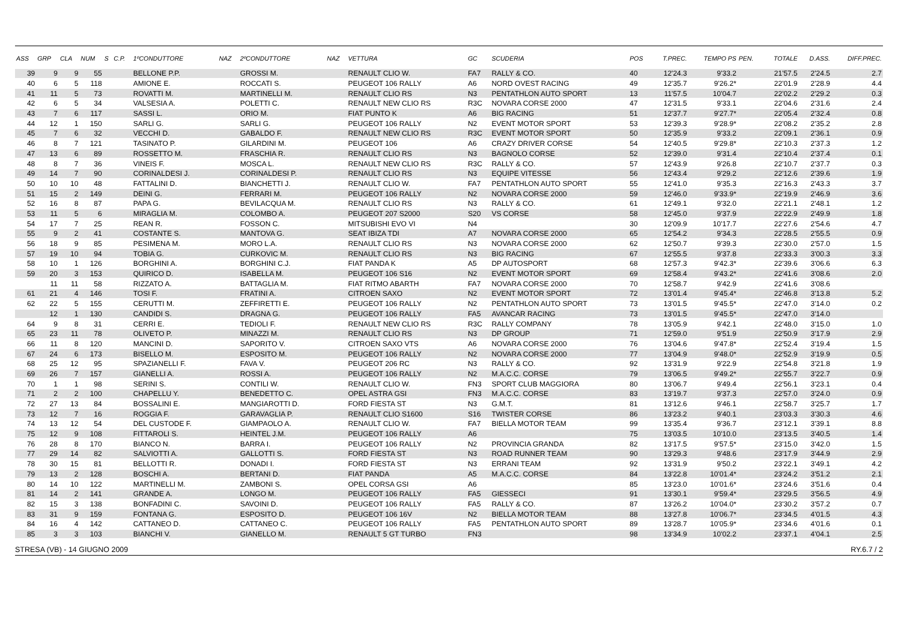| ASS | GRP | CLA | NUM | S | C.P. | 1ºCONDUTTORE | NAZ | 2ºCONDUTTORE | NAZ | VETTURA | GC | SCUDERIA | POS | T.PREC. | TEMPO PS | PEN. | TOTALE | D.ASS. | DIFF.PREC. |
| --- | --- | --- | --- | --- | --- | --- | --- | --- | --- | --- | --- | --- | --- | --- | --- | --- | --- | --- | --- |
| 39 | 9 | 9 | 55 | | | BELLONE P.P. | | GROSSI M. | | RENAULT CLIO W. | FA7 | RALLY & CO. | 40 | 12'24.3 | 9'33.2 | | 21'57.5 | 2'24.5 | 2.7 |
| 40 | 6 | 5 | 118 | | | AMIONE E. | | ROCCATI S. | | PEUGEOT 106 RALLY | A6 | NORD OVEST RACING | 49 | 12'35.7 | 9'26.2* | | 22'01.9 | 2'28.9 | 4.4 |
| 41 | 11 | 5 | 73 | | | ROVATTI M. | | MARTINELLI M. | | RENAULT CLIO RS | N3 | PENTATHLON AUTO SPORT | 13 | 11'57.5 | 10'04.7 | | 22'02.2 | 2'29.2 | 0.3 |
| 42 | 6 | 5 | 34 | | | VALSESIA A. | | POLETTI C. | | RENAULT NEW CLIO RS | R3C | NOVARA CORSE 2000 | 47 | 12'31.5 | 9'33.1 | | 22'04.6 | 2'31.6 | 2.4 |
| 43 | 7 | 6 | 117 | | | SASSI L. | | ORIO M. | | FIAT PUNTO K | A6 | BIG RACING | 51 | 12'37.7 | 9'27.7* | | 22'05.4 | 2'32.4 | 0.8 |
| 44 | 12 | 1 | 150 | | | SARLI G. | | SARLI G. | | PEUGEOT 106 RALLY | N2 | EVENT MOTOR SPORT | 53 | 12'39.3 | 9'28.9* | | 22'08.2 | 2'35.2 | 2.8 |
| 45 | 7 | 6 | 32 | | | VECCHI D. | | GABALDO F. | | RENAULT NEW CLIO RS | R3C | EVENT MOTOR SPORT | 50 | 12'35.9 | 9'33.2 | | 22'09.1 | 2'36.1 | 0.9 |
| 46 | 8 | 7 | 121 | | | TASINATO P. | | GILARDINI M. | | PEUGEOT 106 | A6 | CRAZY DRIVER CORSE | 54 | 12'40.5 | 9'29.8* | | 22'10.3 | 2'37.3 | 1.2 |
| 47 | 13 | 6 | 89 | | | ROSSETTO M. | | FRASCHIA R. | | RENAULT CLIO RS | N3 | BAGNOLO CORSE | 52 | 12'39.0 | 9'31.4 | | 22'10.4 | 2'37.4 | 0.1 |
| 48 | 8 | 7 | 36 | | | VINEIS F. | | MOSCA L. | | RENAULT NEW CLIO RS | R3C | RALLY & CO. | 57 | 12'43.9 | 9'26.8 | | 22'10.7 | 2'37.7 | 0.3 |
| 49 | 14 | 7 | 90 | | | CORINALDESI J. | | CORINALDESI P. | | RENAULT CLIO RS | N3 | EQUIPE VITESSE | 56 | 12'43.4 | 9'29.2 | | 22'12.6 | 2'39.6 | 1.9 |
| 50 | 10 | 10 | 48 | | | FATTALINI D. | | BIANCHETTI J. | | RENAULT CLIO W. | FA7 | PENTATHLON AUTO SPORT | 55 | 12'41.0 | 9'35.3 | | 22'16.3 | 2'43.3 | 3.7 |
| 51 | 15 | 2 | 149 | | | DEINI G. | | FERRARI M. | | PEUGEOT 106 RALLY | N2 | NOVARA CORSE 2000 | 59 | 12'46.0 | 9'33.9* | | 22'19.9 | 2'46.9 | 3.6 |
| 52 | 16 | 8 | 87 | | | PAPA G. | | BEVILACQUA M. | | RENAULT CLIO RS | N3 | RALLY & CO. | 61 | 12'49.1 | 9'32.0 | | 22'21.1 | 2'48.1 | 1.2 |
| 53 | 11 | 5 | 6 | | | MIRAGLIA M. | | COLOMBO A. | | PEUGEOT 207 S2000 | S20 | VS CORSE | 58 | 12'45.0 | 9'37.9 | | 22'22.9 | 2'49.9 | 1.8 |
| 54 | 17 | 7 | 25 | | | REAN R. | | FOSSON C. | | MITSUBISHI EVO VI | N4 | | 30 | 12'09.9 | 10'17.7 | | 22'27.6 | 2'54.6 | 4.7 |
| 55 | 9 | 2 | 41 | | | COSTANTE S. | | MANTOVA G. | | SEAT IBIZA TDI | A7 | NOVARA CORSE 2000 | 65 | 12'54.2 | 9'34.3 | | 22'28.5 | 2'55.5 | 0.9 |
| 56 | 18 | 9 | 85 | | | PESIMENA M. | | MORO L.A. | | RENAULT CLIO RS | N3 | NOVARA CORSE 2000 | 62 | 12'50.7 | 9'39.3 | | 22'30.0 | 2'57.0 | 1.5 |
| 57 | 19 | 10 | 94 | | | TOBIA G. | | CURKOVIC M. | | RENAULT CLIO RS | N3 | BIG RACING | 67 | 12'55.5 | 9'37.8 | | 22'33.3 | 3'00.3 | 3.3 |
| 58 | 10 | 1 | 126 | | | BORGHINI A. | | BORGHINI C.J. | | FIAT PANDA K | A5 | DP AUTOSPORT | 68 | 12'57.3 | 9'42.3* | | 22'39.6 | 3'06.6 | 6.3 |
| 59 | 20 | 3 | 153 | | | QUIRICO D. | | ISABELLA M. | | PEUGEOT 106 S16 | N2 | EVENT MOTOR SPORT | 69 | 12'58.4 | 9'43.2* | | 22'41.6 | 3'08.6 | 2.0 |
| | 11 | 11 | 58 | | | RIZZATO A. | | BATTAGLIA M. | | FIAT RITMO ABARTH | FA7 | NOVARA CORSE 2000 | 70 | 12'58.7 | 9'42.9 | | 22'41.6 | 3'08.6 | |
| 61 | 21 | 4 | 146 | | | TOSI F. | | FRATINI A. | | CITROEN SAXO | N2 | EVENT MOTOR SPORT | 72 | 13'01.4 | 9'45.4* | | 22'46.8 | 3'13.8 | 5.2 |
| 62 | 22 | 5 | 155 | | | CERUTTI M. | | ZEFFIRETTI E. | | PEUGEOT 106 RALLY | N2 | PENTATHLON AUTO SPORT | 73 | 13'01.5 | 9'45.5* | | 22'47.0 | 3'14.0 | 0.2 |
| | 12 | 1 | 130 | | | CANDIDI S. | | DRAGNA G. | | PEUGEOT 106 RALLY | FA5 | AVANCAR RACING | 73 | 13'01.5 | 9'45.5* | | 22'47.0 | 3'14.0 | |
| 64 | 9 | 8 | 31 | | | CERRI E. | | TEDIOLI F. | | RENAULT NEW CLIO RS | R3C | RALLY COMPANY | 78 | 13'05.9 | 9'42.1 | | 22'48.0 | 3'15.0 | 1.0 |
| 65 | 23 | 11 | 78 | | | OLIVETO P. | | MINAZZI M. | | RENAULT CLIO RS | N3 | DP GROUP | 71 | 12'59.0 | 9'51.9 | | 22'50.9 | 3'17.9 | 2.9 |
| 66 | 11 | 8 | 120 | | | MANCINI D. | | SAPORITO V. | | CITROEN SAXO VTS | A6 | NOVARA CORSE 2000 | 76 | 13'04.6 | 9'47.8* | | 22'52.4 | 3'19.4 | 1.5 |
| 67 | 24 | 6 | 173 | | | BISELLO M. | | ESPOSITO M. | | PEUGEOT 106 RALLY | N2 | NOVARA CORSE 2000 | 77 | 13'04.9 | 9'48.0* | | 22'52.9 | 3'19.9 | 0.5 |
| 68 | 25 | 12 | 95 | | | SPAZIANELLI F. | | FAVA V. | | PEUGEOT 206 RC | N3 | RALLY & CO. | 92 | 13'31.9 | 9'22.9 | | 22'54.8 | 3'21.8 | 1.9 |
| 69 | 26 | 7 | 157 | | | GIANELLI A. | | ROSSI A. | | PEUGEOT 106 RALLY | N2 | M.A.C.C. CORSE | 79 | 13'06.5 | 9'49.2* | | 22'55.7 | 3'22.7 | 0.9 |
| 70 | 1 | 1 | 98 | | | SERINI S. | | CONTILI W. | | RENAULT CLIO W. | FN3 | SPORT CLUB MAGGIORA | 80 | 13'06.7 | 9'49.4 | | 22'56.1 | 3'23.1 | 0.4 |
| 71 | 2 | 2 | 100 | | | CHAPELLU Y. | | BENEDETTO C. | | OPEL ASTRA GSI | FN3 | M.A.C.C. CORSE | 83 | 13'19.7 | 9'37.3 | | 22'57.0 | 3'24.0 | 0.9 |
| 72 | 27 | 13 | 84 | | | BOSSALINI E. | | MANGIAROTTI D. | | FORD FIESTA ST | N3 | G.M.T. | 81 | 13'12.6 | 9'46.1 | | 22'58.7 | 3'25.7 | 1.7 |
| 73 | 12 | 7 | 16 | | | ROGGIA F. | | GARAVAGLIA P. | | RENAULT CLIO S1600 | S16 | TWISTER CORSE | 86 | 13'23.2 | 9'40.1 | | 23'03.3 | 3'30.3 | 4.6 |
| 74 | 13 | 12 | 54 | | | DEL CUSTODE F. | | GIAMPAOLO A. | | RENAULT CLIO W. | FA7 | BIELLA MOTOR TEAM | 99 | 13'35.4 | 9'36.7 | | 23'12.1 | 3'39.1 | 8.8 |
| 75 | 12 | 9 | 108 | | | FITTAROLI S. | | HEINTEL J.M. | | PEUGEOT 106 RALLY | A6 | | 75 | 13'03.5 | 10'10.0 | | 23'13.5 | 3'40.5 | 1.4 |
| 76 | 28 | 8 | 170 | | | BIANCO N. | | BARRA I. | | PEUGEOT 106 RALLY | N2 | PROVINCIA GRANDA | 82 | 13'17.5 | 9'57.5* | | 23'15.0 | 3'42.0 | 1.5 |
| 77 | 29 | 14 | 82 | | | SALVIOTTI A. | | GALLOTTI S. | | FORD FIESTA ST | N3 | ROAD RUNNER TEAM | 90 | 13'29.3 | 9'48.6 | | 23'17.9 | 3'44.9 | 2.9 |
| 78 | 30 | 15 | 81 | | | BELLOTTI R. | | DONADI I. | | FORD FIESTA ST | N3 | ERRANI TEAM | 92 | 13'31.9 | 9'50.2 | | 23'22.1 | 3'49.1 | 4.2 |
| 79 | 13 | 2 | 128 | | | BOSCHI A. | | BERTANI D. | | FIAT PANDA | A5 | M.A.C.C. CORSE | 84 | 13'22.8 | 10'01.4* | | 23'24.2 | 3'51.2 | 2.1 |
| 80 | 14 | 10 | 122 | | | MARTINELLI M. | | ZAMBONI S. | | OPEL CORSA GSI | A6 | | 85 | 13'23.0 | 10'01.6* | | 23'24.6 | 3'51.6 | 0.4 |
| 81 | 14 | 2 | 141 | | | GRANDE A. | | LONGO M. | | PEUGEOT 106 RALLY | FA5 | GIESSECI | 91 | 13'30.1 | 9'59.4* | | 23'29.5 | 3'56.5 | 4.9 |
| 82 | 15 | 3 | 138 | | | BONFADINI C. | | SAVOINI D. | | PEUGEOT 106 RALLY | FA5 | RALLY & CO. | 87 | 13'26.2 | 10'04.0* | | 23'30.2 | 3'57.2 | 0.7 |
| 83 | 31 | 9 | 159 | | | FONTANA G. | | ESPOSITO D. | | PEUGEOT 106 16V | N2 | BIELLA MOTOR TEAM | 88 | 13'27.8 | 10'06.7* | | 23'34.5 | 4'01.5 | 4.3 |
| 84 | 16 | 4 | 142 | | | CATTANEO D. | | CATTANEO C. | | PEUGEOT 106 RALLY | FA5 | PENTATHLON AUTO SPORT | 89 | 13'28.7 | 10'05.9* | | 23'34.6 | 4'01.6 | 0.1 |
| 85 | 3 | 3 | 103 | | | BIANCHI V. | | GIANELLO M. | | RENAULT 5 GT TURBO | FN3 | | 98 | 13'34.9 | 10'02.2 | | 23'37.1 | 4'04.1 | 2.5 |
STRESA (VB) - 14 GIUGNO 2009 RY.6.7 / 2